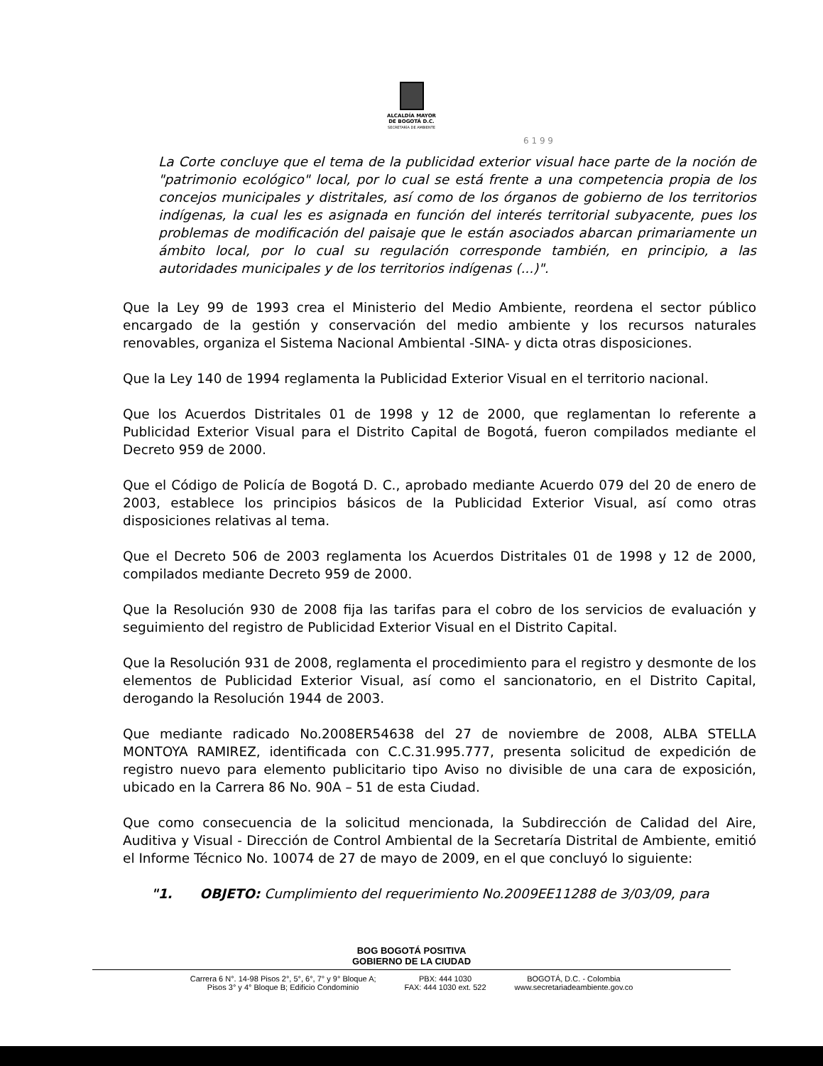ALCALDÍA MAYOR
DE BOGOTÁ D.C.
SECRETARÍA DE AMBIENTE
6 1 9 9
La Corte concluye que el tema de la publicidad exterior visual hace parte de la noción de "patrimonio ecológico" local, por lo cual se está frente a una competencia propia de los concejos municipales y distritales, así como de los órganos de gobierno de los territorios indígenas, la cual les es asignada en función del interés territorial subyacente, pues los problemas de modificación del paisaje que le están asociados abarcan primariamente un ámbito local, por lo cual su regulación corresponde también, en principio, a las autoridades municipales y de los territorios indígenas (...)".
Que la Ley 99 de 1993 crea el Ministerio del Medio Ambiente, reordena el sector público encargado de la gestión y conservación del medio ambiente y los recursos naturales renovables, organiza el Sistema Nacional Ambiental -SINA- y dicta otras disposiciones.
Que la Ley 140 de 1994 reglamenta la Publicidad Exterior Visual en el territorio nacional.
Que los Acuerdos Distritales 01 de 1998 y 12 de 2000, que reglamentan lo referente a Publicidad Exterior Visual para el Distrito Capital de Bogotá, fueron compilados mediante el Decreto 959 de 2000.
Que el Código de Policía de Bogotá D. C., aprobado mediante Acuerdo 079 del 20 de enero de 2003, establece los principios básicos de la Publicidad Exterior Visual, así como otras disposiciones relativas al tema.
Que el Decreto 506 de 2003 reglamenta los Acuerdos Distritales 01 de 1998 y 12 de 2000, compilados mediante Decreto 959 de 2000.
Que la Resolución 930 de 2008 fija las tarifas para el cobro de los servicios de evaluación y seguimiento del registro de Publicidad Exterior Visual en el Distrito Capital.
Que la Resolución 931 de 2008, reglamenta el procedimiento para el registro y desmonte de los elementos de Publicidad Exterior Visual, así como el sancionatorio, en el Distrito Capital, derogando la Resolución 1944 de 2003.
Que mediante radicado No.2008ER54638 del 27 de noviembre de 2008, ALBA STELLA MONTOYA RAMIREZ, identificada con C.C.31.995.777, presenta solicitud de expedición de registro nuevo para elemento publicitario tipo Aviso no divisible de una cara de exposición, ubicado en la Carrera 86 No. 90A – 51 de esta Ciudad.
Que como consecuencia de la solicitud mencionada, la Subdirección de Calidad del Aire, Auditiva y Visual - Dirección de Control Ambiental de la Secretaría Distrital de Ambiente, emitió el Informe Técnico No. 10074 de 27 de mayo de 2009, en el que concluyó lo siguiente:
"1. OBJETO: Cumplimiento del requerimiento No.2009EE11288 de 3/03/09, para
BOG BOGOTÁ POSITIVA
GOBIERNO DE LA CIUDAD
Carrera 6 N°. 14-98 Pisos 2°, 5°, 6°, 7° y 9° Bloque A;
Pisos 3° y 4° Bloque B; Edificio Condominio
PBX: 444 1030
FAX: 444 1030 ext. 522
BOGOTÁ, D.C. - Colombia
www.secretariadeambiente.gov.co